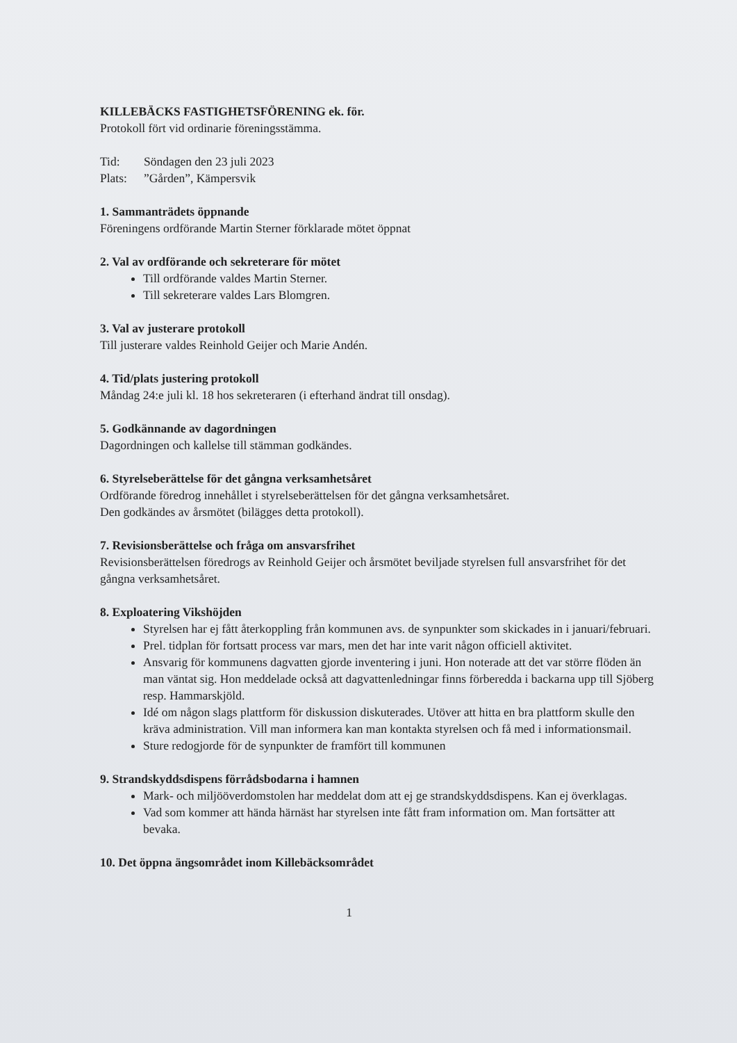KILLEBÄCKS FASTIGHETSFÖRENING ek. för.
Protokoll fört vid ordinarie föreningsstämma.
| Tid: | Söndagen den 23 juli 2023 |
| Plats: | ”Gården”, Kämpersvik |
1. Sammanträdets öppnande
Föreningens ordförande Martin Sterner förklarade mötet öppnat
2. Val av ordförande och sekreterare för mötet
Till ordförande valdes Martin Sterner.
Till sekreterare valdes Lars Blomgren.
3. Val av justerare protokoll
Till justerare valdes Reinhold Geijer och Marie Andén.
4. Tid/plats justering protokoll
Måndag 24:e juli kl. 18 hos sekreteraren (i efterhand ändrat till onsdag).
5. Godkännande av dagordningen
Dagordningen och kallelse till stämman godkändes.
6. Styrelseberättelse för det gångna verksamhetsåret
Ordförande föredrog innehållet i styrelseberättelsen för det gångna verksamhetsåret.
Den godkändes av årsmötet (bilägges detta protokoll).
7. Revisionsberättelse och fråga om ansvarsfrihet
Revisionsberättelsen föredrogs av Reinhold Geijer och årsmötet beviljade styrelsen full ansvarsfrihet för det gångna verksamhetsåret.
8. Exploatering Vikshöjden
Styrelsen har ej fått återkoppling från kommunen avs. de synpunkter som skickades in i januari/februari.
Prel. tidplan för fortsatt process var mars, men det har inte varit någon officiell aktivitet.
Ansvarig för kommunens dagvatten gjorde inventering i juni. Hon noterade att det var större flöden än man väntat sig. Hon meddelade också att dagvattenledningar finns förberedda i backarna upp till Sjöberg resp. Hammarskjöld.
Idé om någon slags plattform för diskussion diskuterades. Utöver att hitta en bra plattform skulle den kräva administration. Vill man informera kan man kontakta styrelsen och få med i informationsmail.
Sture redogjorde för de synpunkter de framfört till kommunen
9. Strandskyddsdispens förrådsbodarna i hamnen
Mark- och miljööverdomstolen har meddelat dom att ej ge strandskyddsdispens. Kan ej överklagas.
Vad som kommer att hända härnäst har styrelsen inte fått fram information om. Man fortsätter att bevaka.
10. Det öppna ängsområdet inom Killebäcksområdet
1